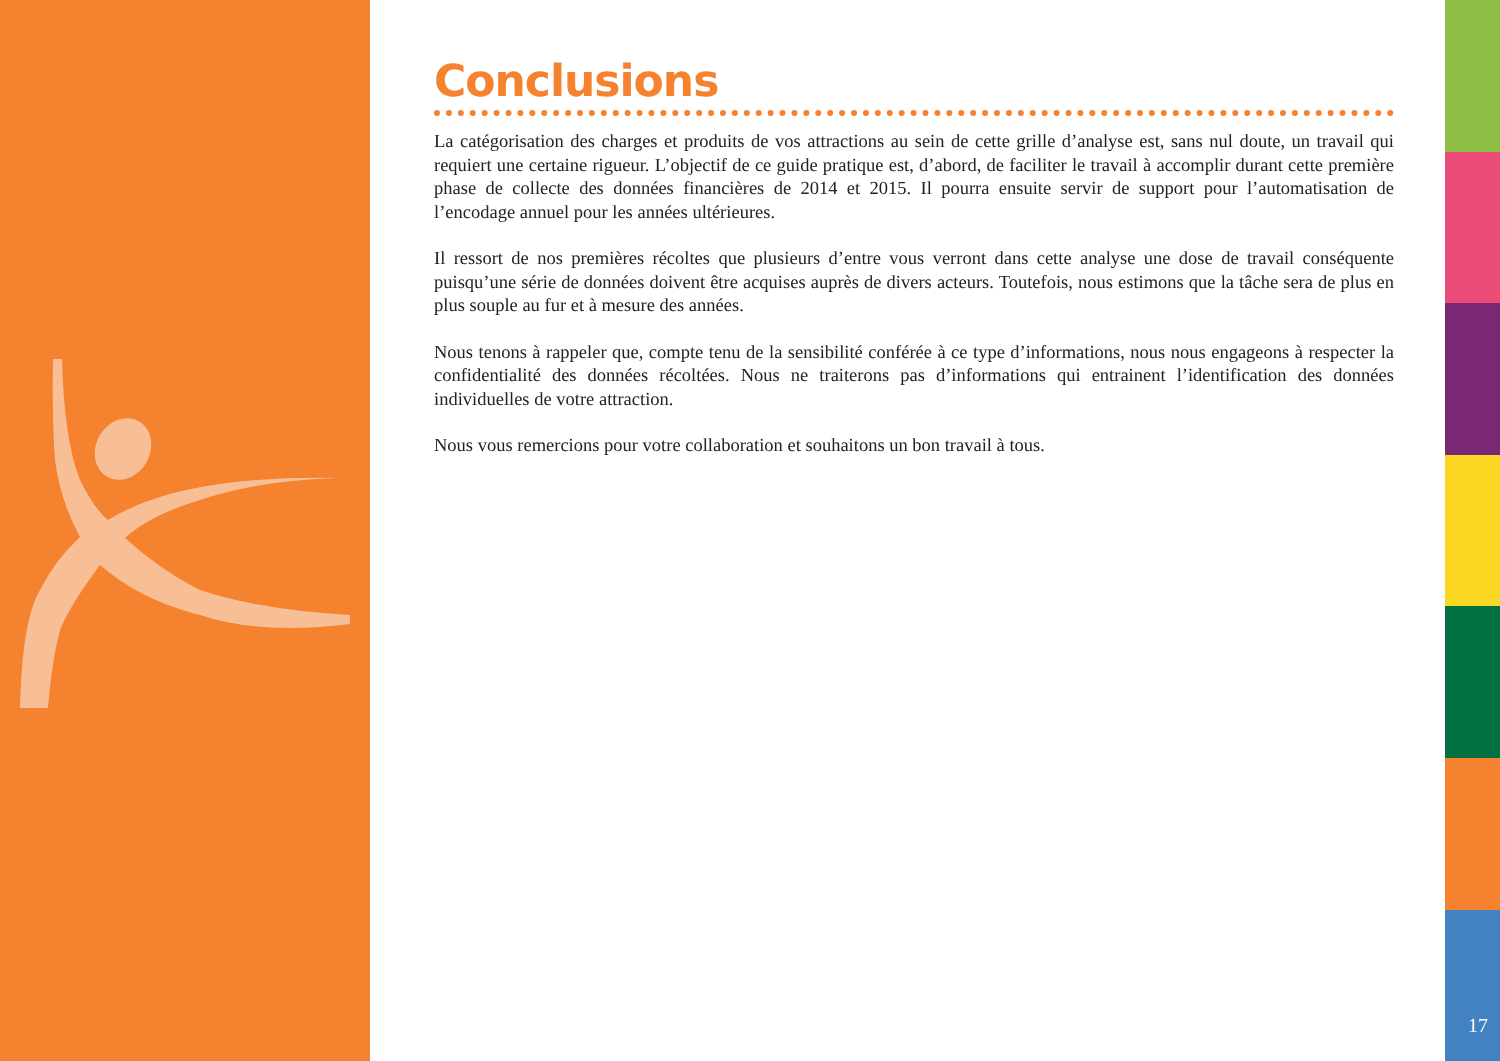Conclusions
La catégorisation des charges et produits de vos attractions au sein de cette grille d’analyse est, sans nul doute, un travail qui requiert une certaine rigueur. L’objectif de ce guide pratique est, d’abord, de faciliter le travail à accomplir durant cette première phase de collecte des données financières de 2014 et 2015. Il pourra ensuite servir de support pour l’automatisation de l’encodage annuel pour les années ultérieures.
Il ressort de nos premières récoltes que plusieurs d’entre vous verront dans cette analyse une dose de travail conséquente puisqu’une série de données doivent être acquises auprès de divers acteurs. Toutefois, nous estimons que la tâche sera de plus en plus souple au fur et à mesure des années.
Nous tenons à rappeler que, compte tenu de la sensibilité conférée à ce type d’informations, nous nous engageons à respecter la confidentialité des données récoltées. Nous ne traiterons pas d’informations qui entrainent l’identification des données individuelles de votre attraction.
Nous vous remercions pour votre collaboration et souhaitons un bon travail à tous.
17